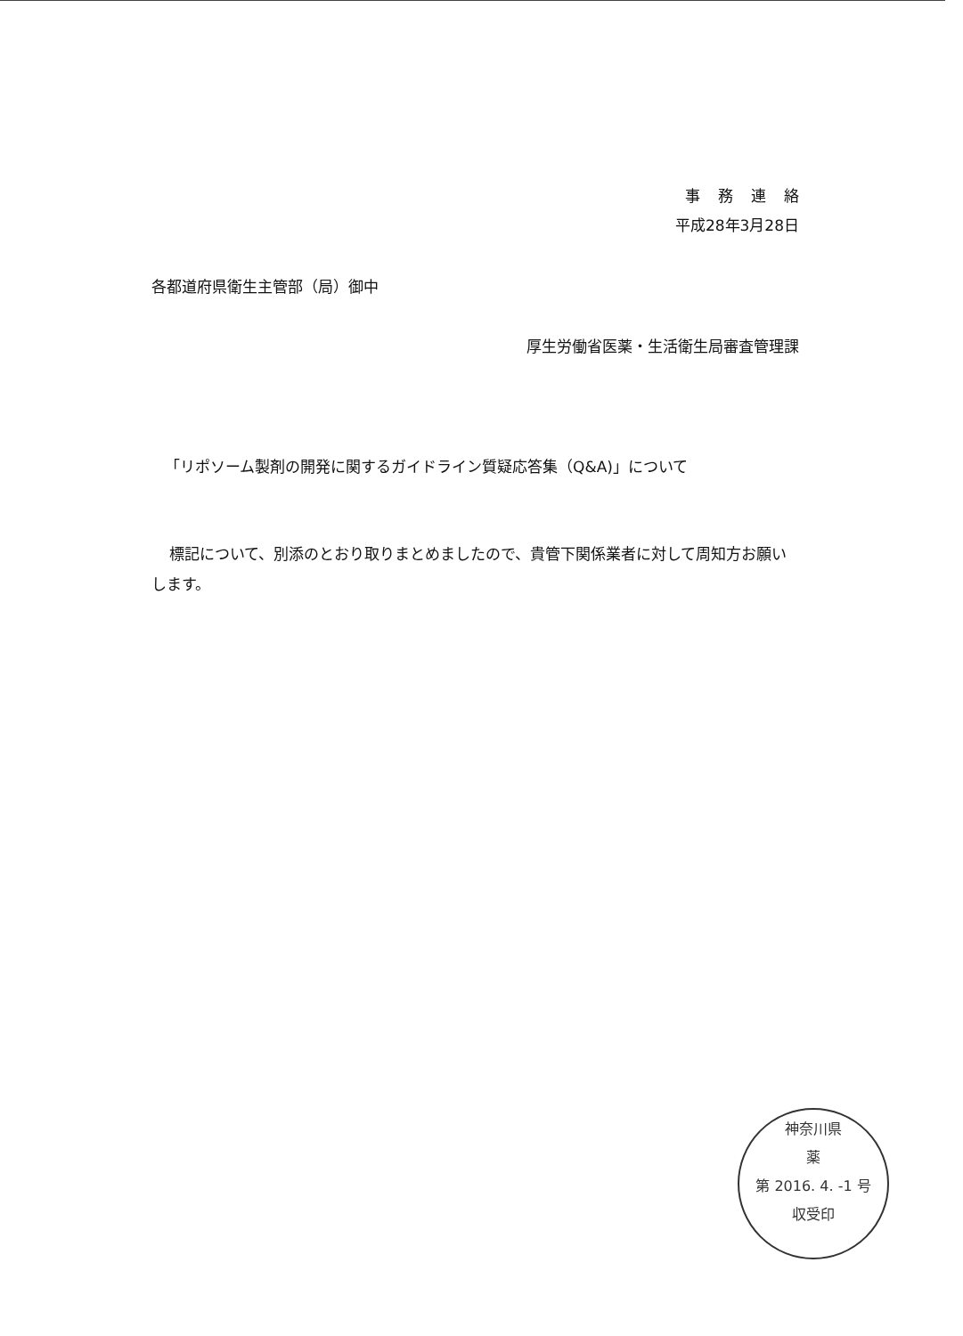事務連絡
平成28年3月28日
各都道府県衛生主管部（局）御中
厚生労働省医薬・生活衛生局審査管理課
「リポソーム製剤の開発に関するガイドライン質疑応答集（Q&A)」について
標記について、別添のとおり取りまとめましたので、貴管下関係業者に対して周知方お願いします。
神奈川県
薬
第 2016. 4. -1 号
収受印